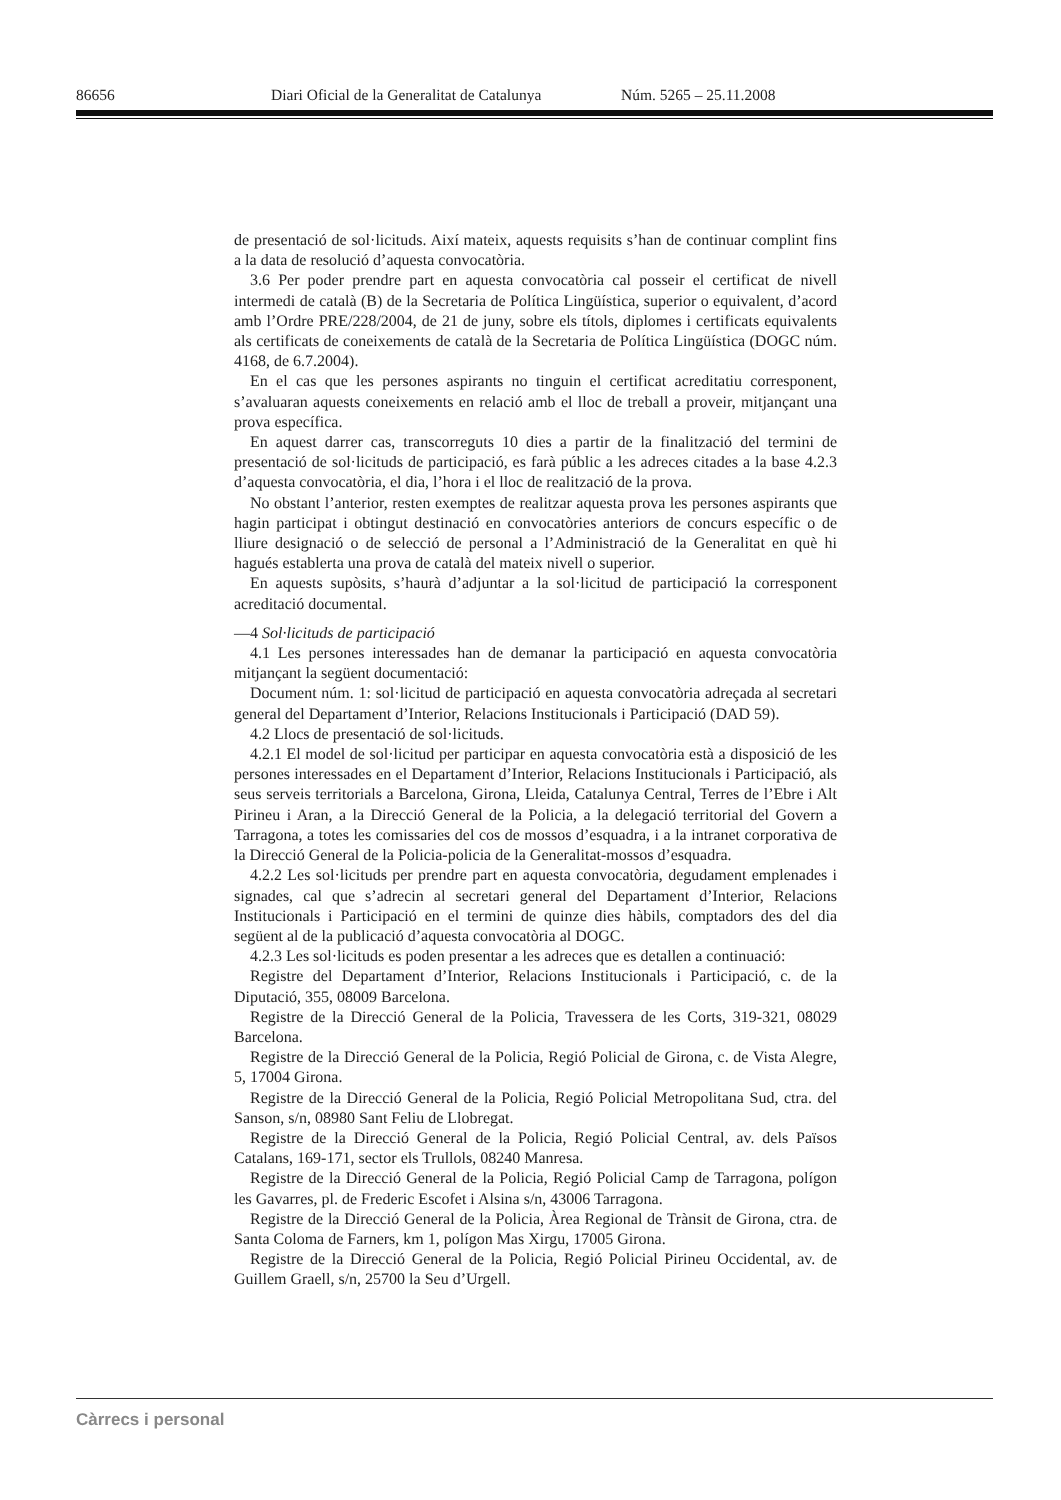86656 Diari Oficial de la Generalitat de Catalunya Núm. 5265 – 25.11.2008
de presentació de sol·licituds. Així mateix, aquests requisits s’han de continuar complint fins a la data de resolució d’aquesta convocatòria.
3.6 Per poder prendre part en aquesta convocatòria cal posseir el certificat de nivell intermedi de català (B) de la Secretaria de Política Lingüística, superior o equivalent, d’acord amb l’Ordre PRE/228/2004, de 21 de juny, sobre els títols, diplomes i certificats equivalents als certificats de coneixements de català de la Secretaria de Política Lingüística (DOGC núm. 4168, de 6.7.2004).
En el cas que les persones aspirants no tinguin el certificat acreditatiu correspo­nent, s’avaluaran aquests coneixements en relació amb el lloc de treball a proveir, mitjançant una prova específica.
En aquest darrer cas, transcorreguts 10 dies a partir de la finalització del termini de presentació de sol·licituds de participació, es farà públic a les adreces citades a la base 4.2.3 d’aquesta convocatòria, el dia, l’hora i el lloc de realització de la prova.
No obstant l’anterior, resten exemptes de realitzar aquesta prova les persones aspirants que hagin participat i obtingut destinació en convocatòries anteriors de concurs específic o de lliure designació o de selecció de personal a l’Administració de la Generalitat en què hi hagués establerta una prova de català del mateix nivell o superior.
En aquests supòsits, s’haurà d’adjuntar a la sol·licitud de participació la corres­ponent acreditació documental.
—4 Sol·licituds de participació
4.1 Les persones interessades han de demanar la participació en aquesta con­vocatòria mitjançant la següent documentació:
Document núm. 1: sol·licitud de participació en aquesta convocatòria adreçada al secretari general del Departament d’Interior, Relacions Institucionals i Partici­pació (DAD 59).
4.2 Llocs de presentació de sol·licituds.
4.2.1 El model de sol·licitud per participar en aquesta convocatòria està a disposició de les persones interessades en el Departament d’Interior, Relacions Institucionals i Participació, als seus serveis territorials a Barcelona, Girona, Lleida, Catalunya Central, Terres de l’Ebre i Alt Pirineu i Aran, a la Direcció General de la Policia, a la delegació territorial del Govern a Tarragona, a totes les comissaries del cos de mossos d’esquadra, i a la intranet corporativa de la Direcció General de la Policia-policia de la Generalitat-mossos d’esquadra.
4.2.2 Les sol·licituds per prendre part en aquesta convocatòria, degudament em­plenades i signades, cal que s’adrecin al secretari general del Departament d’Interior, Relacions Institucionals i Participació en el termini de quinze dies hàbils, comptadors des del dia següent al de la publicació d’aquesta convocatòria al DOGC.
4.2.3 Les sol·licituds es poden presentar a les adreces que es detallen a conti­nuació:
Registre del Departament d’Interior, Relacions Institucionals i Participació, c. de la Diputació, 355, 08009 Barcelona.
Registre de la Direcció General de la Policia, Travessera de les Corts, 319-321, 08029 Barcelona.
Registre de la Direcció General de la Policia, Regió Policial de Girona, c. de Vista Alegre, 5, 17004 Girona.
Registre de la Direcció General de la Policia, Regió Policial Metropolitana Sud, ctra. del Sanson, s/n, 08980 Sant Feliu de Llobregat.
Registre de la Direcció General de la Policia, Regió Policial Central, av. dels Països Catalans, 169-171, sector els Trullols, 08240 Manresa.
Registre de la Direcció General de la Policia, Regió Policial Camp de Tarragona, polígon les Gavarres, pl. de Frederic Escofet i Alsina s/n, 43006 Tarragona.
Registre de la Direcció General de la Policia, Àrea Regional de Trànsit de Girona, ctra. de Santa Coloma de Farners, km 1, polígon Mas Xirgu, 17005 Girona.
Registre de la Direcció General de la Policia, Regió Policial Pirineu Occidental, av. de Guillem Graell, s/n, 25700 la Seu d’Urgell.
Càrrecs i personal